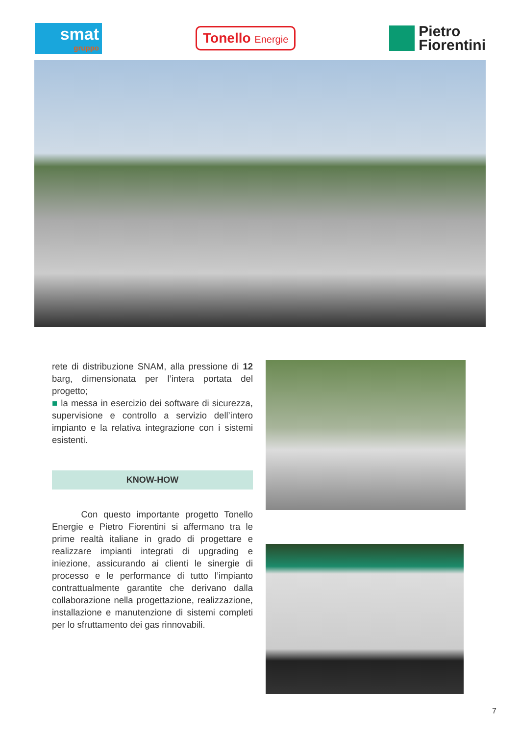smat
gruppo
Tonello Energie
Pietro
Fiorentini
rete di distribuzione SNAM, alla pressione di 12 barg, dimensionata per l’intera portata del progetto;
■ la messa in esercizio dei software di sicurezza, supervisione e controllo a servizio dell’intero impianto e la relativa integrazione con i sistemi esistenti.
KNOW-HOW
Con questo importante progetto Tonello Energie e Pietro Fiorentini si affermano tra le prime realtà italiane in grado di progettare e realizzare impianti integrati di upgrading e iniezione, assicurando ai clienti le sinergie di processo e le performance di tutto l’impianto contrattualmente garantite che derivano dalla collaborazione nella progettazione, realizzazione, installazione e manutenzione di sistemi completi per lo sfruttamento dei gas rinnovabili.
7